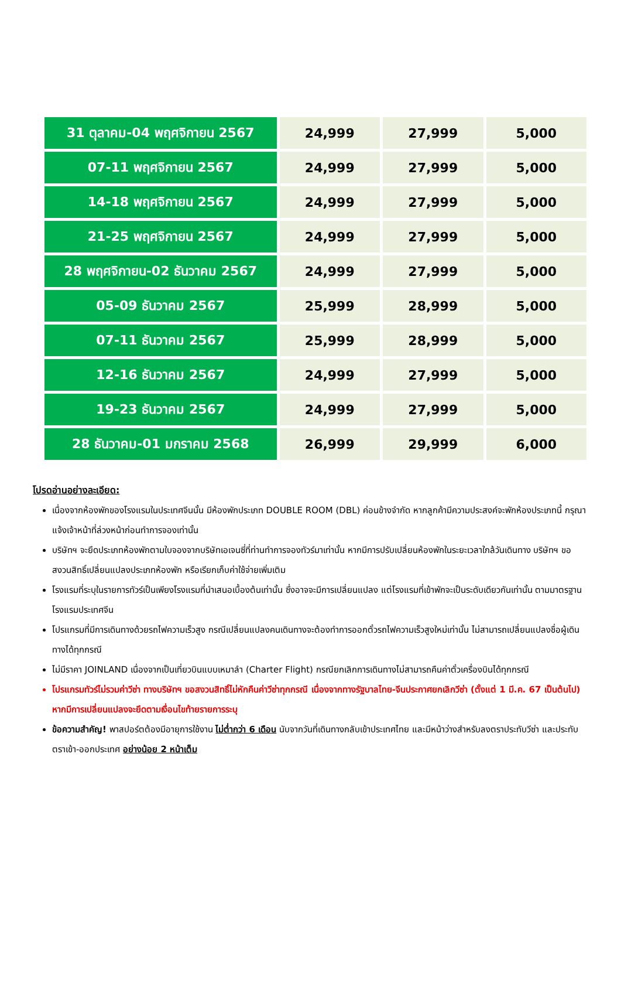| 31 ตุลาคม-04 พฤศจิกายน 2567 | 24,999 | 27,999 | 5,000 |
| 07-11 พฤศจิกายน 2567 | 24,999 | 27,999 | 5,000 |
| 14-18 พฤศจิกายน 2567 | 24,999 | 27,999 | 5,000 |
| 21-25 พฤศจิกายน 2567 | 24,999 | 27,999 | 5,000 |
| 28 พฤศจิกายน-02 ธันวาคม 2567 | 24,999 | 27,999 | 5,000 |
| 05-09 ธันวาคม 2567 | 25,999 | 28,999 | 5,000 |
| 07-11 ธันวาคม 2567 | 25,999 | 28,999 | 5,000 |
| 12-16 ธันวาคม 2567 | 24,999 | 27,999 | 5,000 |
| 19-23 ธันวาคม 2567 | 24,999 | 27,999 | 5,000 |
| 28 ธันวาคม-01 มกราคม 2568 | 26,999 | 29,999 | 6,000 |
โปรดอ่านอย่างละเอียด:
เนื่องจากห้องพักของโรงแรมในประเทศจีนนั้น มีห้องพักประเภท DOUBLE ROOM (DBL) ค่อนข้างจำกัด หากลูกค้ามีความประสงค์จะพักห้องประเภทนี้ กรุณาแจ้งเจ้าหน้าที่ล่วงหน้าก่อนทำการจองเท่านั้น
บริษัทฯ จะยึดประเภทห้องพักตามใบจองจากบริษัทเอเจนซี่ที่ท่านทำการจองทัวร์มาเท่านั้น หากมีการปรับเปลี่ยนห้องพักในระยะเวลาใกล้วันเดินทาง บริษัทฯ ขอสงวนสิทธิ์เปลี่ยนแปลงประเภทห้องพัก หรือเรียกเก็บค่าใช้จ่ายเพิ่มเติม
โรงแรมที่ระบุในรายการทัวร์เป็นเพียงโรงแรมที่นำเสนอเบื้องต้นเท่านั้น ซึ่งอาจจะมีการเปลี่ยนแปลง แต่โรงแรมที่เข้าพักจะเป็นระดับเดียวกันเท่านั้น ตามมาตรฐานโรงแรมประเทศจีน
โปรแกรมที่มีการเดินทางด้วยรถไฟความเร็วสูง กรณีเปลี่ยนแปลงคนเดินทางจะต้องทำการออกตั๋วรถไฟความเร็วสูงใหม่เท่านั้น ไม่สามารถเปลี่ยนแปลงชื่อผู้เดินทางได้ทุกกรณี
ไม่มีราคา JOINLAND เนื่องจากเป็นเที่ยวบินแบบเหมาลำ (Charter Flight) กรณียกเลิกการเดินทางไม่สามารถคืนค่าตั๋วเครื่องบินได้ทุกกรณี
โปรแกรมทัวร์ไม่รวมค่าวีซ่า ทางบริษัทฯ ขอสงวนสิทธิ์ไม่หักคืนค่าวีซ่าทุกกรณี เนื่องจากทางรัฐบาลไทย-จีนประกาศยกเลิกวีซ่า (ตั้งแต่ 1 มี.ค. 67 เป็นต้นไป) หากมีการเปลี่ยนแปลงจะยึดตามเงื่อนไขท้ายรายการระบุ
ข้อความสำคัญ! พาสปอร์ตต้องมีอายุการใช้งาน ไม่ต่ำกว่า 6 เดือน นับจากวันที่เดินทางกลับเข้าประเทศไทย และมีหน้าว่างสำหรับลงตราประทับวีซ่า และประทับตราเข้า-ออกประเทศ อย่างน้อย 2 หน้าเต็ม